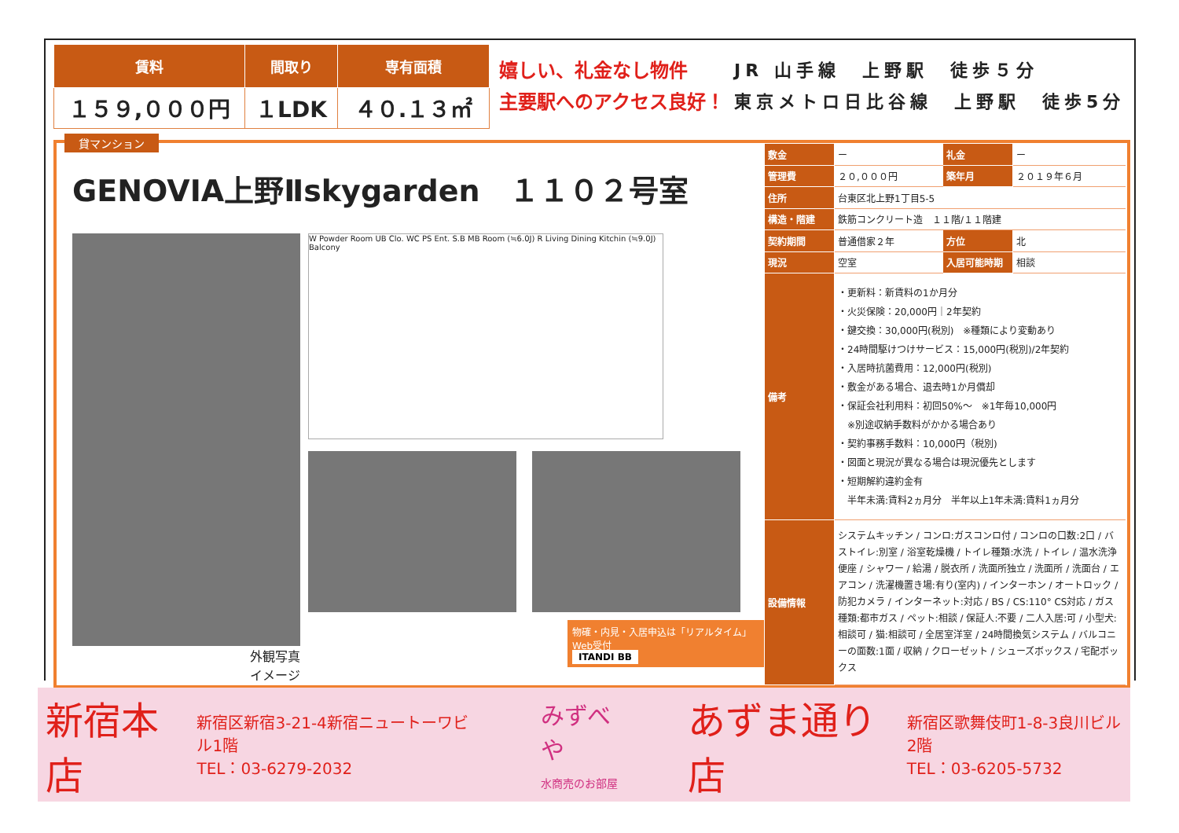| 賃料 | 間取り | 専有面積 |
| --- | --- | --- |
| １５９,０００円 | １LDK | ４０.１３㎡ |
嬉しい、礼金なし物件
主要駅へのアクセス良好！
JR 山手線　上野駅　徒歩５分
東京メトロ日比谷線　上野駅　徒歩5分
貸マンション
GENOVIA上野Ⅱskygarden　１１０２号室
外観写真
イメージ
W Powder Room UB Clo. WC PS Ent. S.B MB Room (≒6.0J) R Living Dining Kitchin (≒9.0J) Balcony
物確・内見・入居申込は「リアルタイム」Web受付
ITANDI BB
| 敷金 | ー | 礼金 | ー |
| 管理費 | ２０,０００円 | 築年月 | ２０１９年６月 |
| 住所 | 台東区北上野1丁目5-5 | | |
| 構造・階建 | 鉄筋コンクリート造 １１階/１１階建 | | |
| 契約期間 | 普通借家２年 | 方位 | 北 |
| 現況 | 空室 | 入居可能時期 | 相談 |
| 備考 | ・更新料：新賃料の1か月分 ・火災保険：20,000円｜2年契約 ・鍵交換：30,000円(税別) ※種類により変動あり ・24時間駆けつけサービス：15,000円(税別)/2年契約 ・入居時抗菌費用：12,000円(税別) ・敷金がある場合、退去時1か月償却 ・保証会社利用料：初回50%～ ※1年毎10,000円 ※別途収納手数料がかかる場合あり ・契約事務手数料：10,000円（税別) ・図面と現況が異なる場合は現況優先とします ・短期解約違約金有 半年未満:賃料2ヵ月分 半年以上1年未満:賃料1ヵ月分 | | |
| 設備情報 | システムキッチン / コンロ:ガスコンロ付 / コンロの口数:2口 / バストイレ:別室 / 浴室乾燥機 / トイレ種類:水洗 / トイレ / 温水洗浄便座 / シャワー / 給湯 / 脱衣所 / 洗面所独立 / 洗面所 / 洗面台 / エアコン / 洗濯機置き場:有り(室内) / インターホン / オートロック / 防犯カメラ / インターネット:対応 / BS / CS:110° CS対応 / ガス種類:都市ガス / ペット:相談 / 保証人:不要 / 二人入居:可 / 小型犬:相談可 / 猫:相談可 / 全居室洋室 / 24時間換気システム / バルコニーの面数:1面 / 収納 / クローゼット / シューズボックス / 宅配ボックス | | |
新宿本店 新宿区新宿3-21-4新宿ニュートーワビル1階
TEL：03-6279-2032 みずべや
水商売のお部屋 あずま通り店 新宿区歌舞伎町1-8-3良川ビル2階
TEL：03-6205-5732